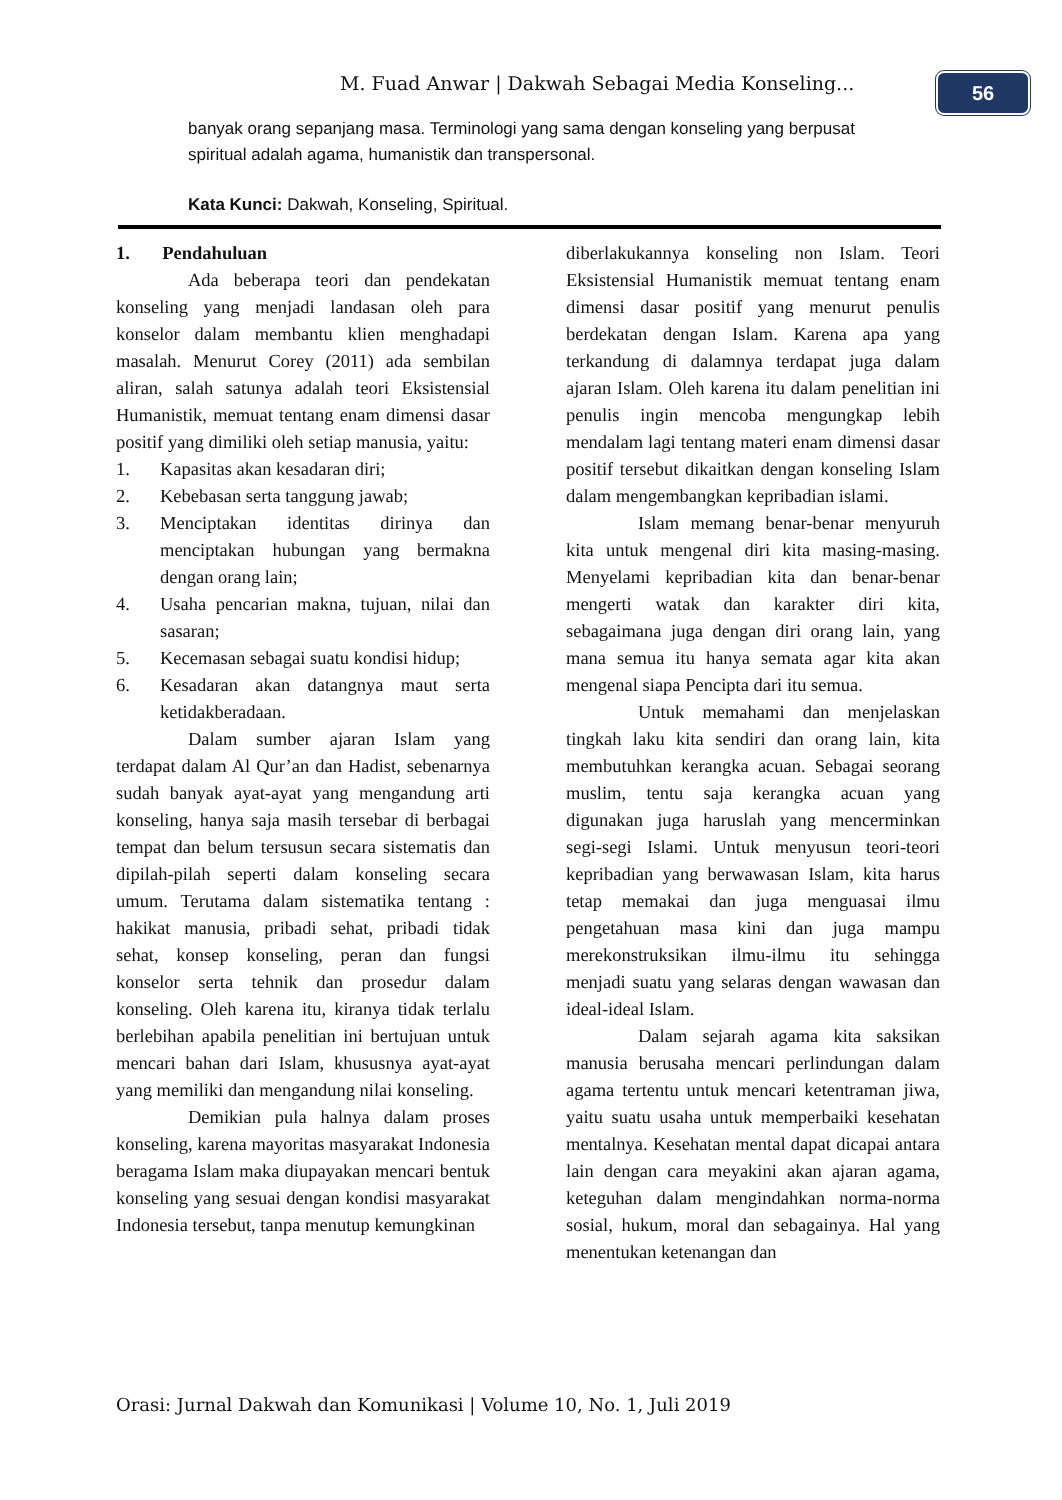M. Fuad Anwar | Dakwah Sebagai Media Konseling...
56
banyak orang sepanjang masa. Terminologi yang sama dengan konseling yang berpusat spiritual adalah agama, humanistik dan transpersonal.
Kata Kunci: Dakwah, Konseling, Spiritual.
1. Pendahuluan
Ada beberapa teori dan pendekatan konseling yang menjadi landasan oleh para konselor dalam membantu klien menghadapi masalah. Menurut Corey (2011) ada sembilan aliran, salah satunya adalah teori Eksistensial Humanistik, memuat tentang enam dimensi dasar positif yang dimiliki oleh setiap manusia, yaitu:
1. Kapasitas akan kesadaran diri;
2. Kebebasan serta tanggung jawab;
3. Menciptakan identitas dirinya dan menciptakan hubungan yang bermakna dengan orang lain;
4. Usaha pencarian makna, tujuan, nilai dan sasaran;
5. Kecemasan sebagai suatu kondisi hidup;
6. Kesadaran akan datangnya maut serta ketidakberadaan.
Dalam sumber ajaran Islam yang terdapat dalam Al Qur’an dan Hadist, sebenarnya sudah banyak ayat-ayat yang mengandung arti konseling, hanya saja masih tersebar di berbagai tempat dan belum tersusun secara sistematis dan dipilah-pilah seperti dalam konseling secara umum. Terutama dalam sistematika tentang : hakikat manusia, pribadi sehat, pribadi tidak sehat, konsep konseling, peran dan fungsi konselor serta tehnik dan prosedur dalam konseling. Oleh karena itu, kiranya tidak terlalu berlebihan apabila penelitian ini bertujuan untuk mencari bahan dari Islam, khususnya ayat-ayat yang memiliki dan mengandung nilai konseling.
Demikian pula halnya dalam proses konseling, karena mayoritas masyarakat Indonesia beragama Islam maka diupayakan mencari bentuk konseling yang sesuai dengan kondisi masyarakat Indonesia tersebut, tanpa menutup kemungkinan
diberlakukannya konseling non Islam. Teori Eksistensial Humanistik memuat tentang enam dimensi dasar positif yang menurut penulis berdekatan dengan Islam. Karena apa yang terkandung di dalamnya terdapat juga dalam ajaran Islam. Oleh karena itu dalam penelitian ini penulis ingin mencoba mengungkap lebih mendalam lagi tentang materi enam dimensi dasar positif tersebut dikaitkan dengan konseling Islam dalam mengembangkan kepribadian islami.
Islam memang benar-benar menyuruh kita untuk mengenal diri kita masing-masing. Menyelami kepribadian kita dan benar-benar mengerti watak dan karakter diri kita, sebagaimana juga dengan diri orang lain, yang mana semua itu hanya semata agar kita akan mengenal siapa Pencipta dari itu semua.
Untuk memahami dan menjelaskan tingkah laku kita sendiri dan orang lain, kita membutuhkan kerangka acuan. Sebagai seorang muslim, tentu saja kerangka acuan yang digunakan juga haruslah yang mencerminkan segi-segi Islami. Untuk menyusun teori-teori kepribadian yang berwawasan Islam, kita harus tetap memakai dan juga menguasai ilmu pengetahuan masa kini dan juga mampu merekonstruksikan ilmu-ilmu itu sehingga menjadi suatu yang selaras dengan wawasan dan ideal-ideal Islam.
Dalam sejarah agama kita saksikan manusia berusaha mencari perlindungan dalam agama tertentu untuk mencari ketentraman jiwa, yaitu suatu usaha untuk memperbaiki kesehatan mentalnya. Kesehatan mental dapat dicapai antara lain dengan cara meyakini akan ajaran agama, keteguhan dalam mengindahkan norma-norma sosial, hukum, moral dan sebagainya. Hal yang menentukan ketenangan dan
Orasi: Jurnal Dakwah dan Komunikasi | Volume 10, No. 1, Juli 2019